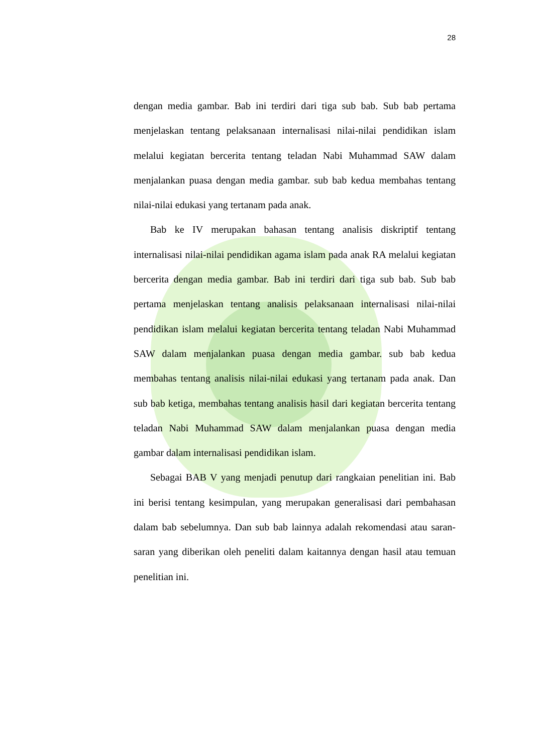28
dengan media gambar. Bab ini terdiri dari tiga sub bab. Sub bab pertama menjelaskan tentang pelaksanaan internalisasi nilai-nilai pendidikan islam melalui kegiatan bercerita tentang teladan Nabi Muhammad SAW dalam menjalankan puasa dengan media gambar. sub bab kedua membahas tentang nilai-nilai edukasi yang tertanam pada anak.
Bab ke IV merupakan bahasan tentang analisis diskriptif tentang internalisasi nilai-nilai pendidikan agama islam pada anak RA melalui kegiatan bercerita dengan media gambar. Bab ini terdiri dari tiga sub bab. Sub bab pertama menjelaskan tentang analisis pelaksanaan internalisasi nilai-nilai pendidikan islam melalui kegiatan bercerita tentang teladan Nabi Muhammad SAW dalam menjalankan puasa dengan media gambar. sub bab kedua membahas tentang analisis nilai-nilai edukasi yang tertanam pada anak. Dan sub bab ketiga, membahas tentang analisis hasil dari kegiatan bercerita tentang teladan Nabi Muhammad SAW dalam menjalankan puasa dengan media gambar dalam internalisasi pendidikan islam.
Sebagai BAB V yang menjadi penutup dari rangkaian penelitian ini. Bab ini berisi tentang kesimpulan, yang merupakan generalisasi dari pembahasan dalam bab sebelumnya. Dan sub bab lainnya adalah rekomendasi atau saran-saran yang diberikan oleh peneliti dalam kaitannya dengan hasil atau temuan penelitian ini.